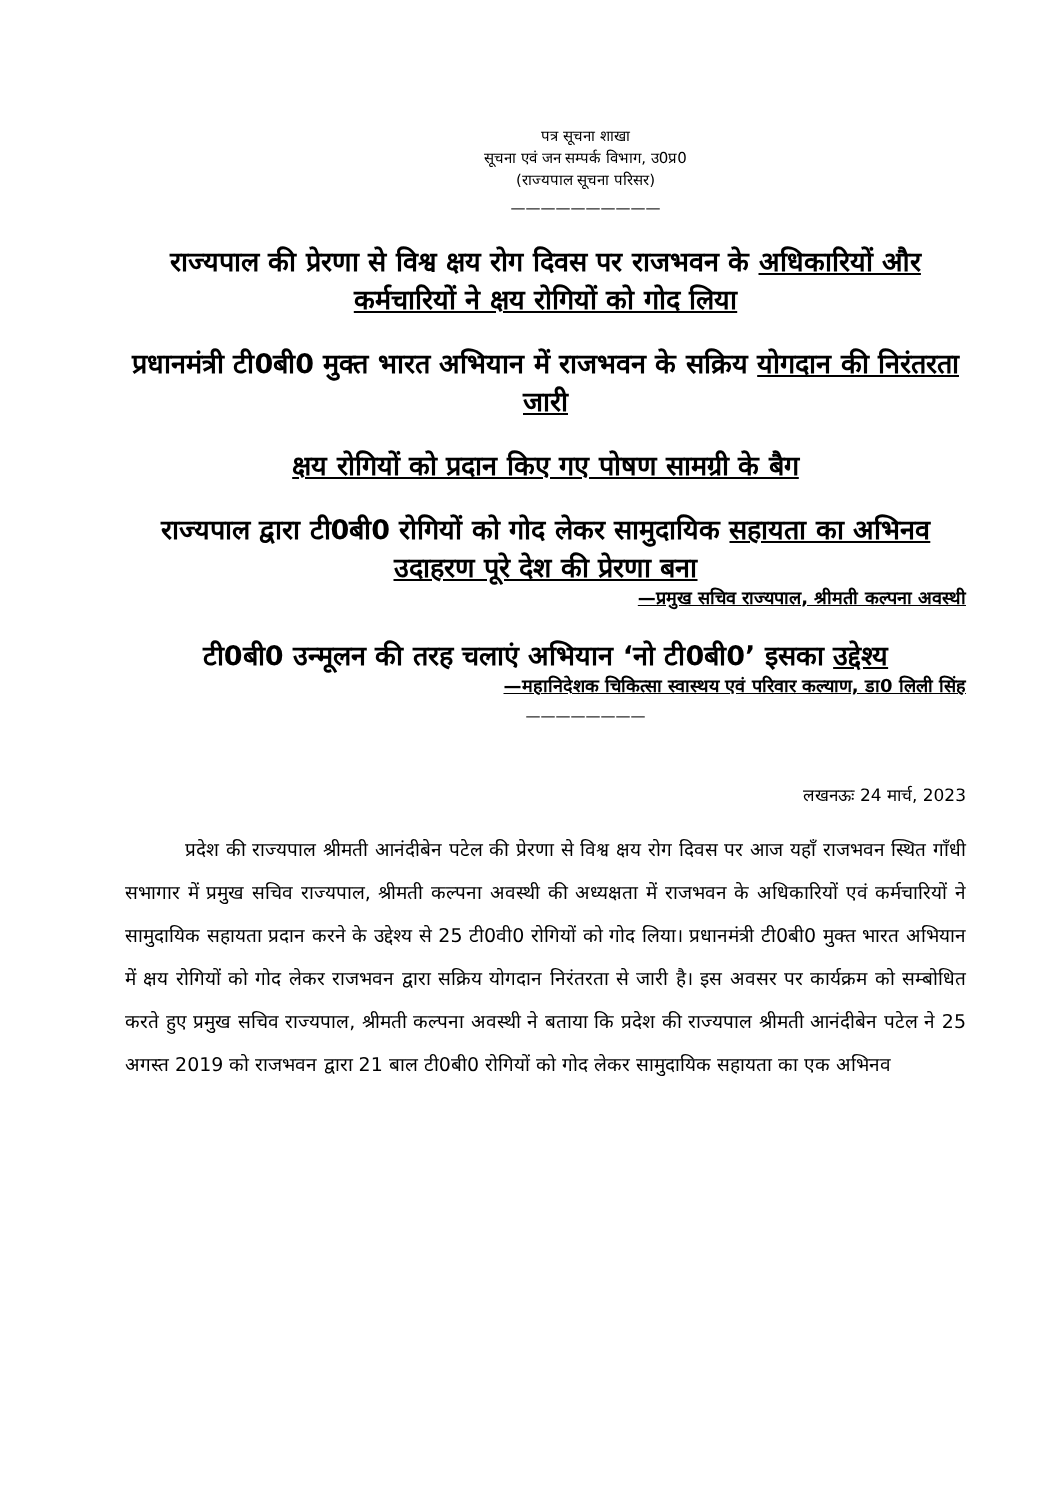पत्र सूचना शाखा
सूचना एवं जन सम्पर्क विभाग, उ0प्र0
(राज्यपाल सूचना परिसर)
——————————
राज्यपाल की प्रेरणा से विश्व क्षय रोग दिवस पर राजभवन के अधिकारियों और कर्मचारियों ने क्षय रोगियों को गोद लिया
प्रधानमंत्री टी0बी0 मुक्त भारत अभियान में राजभवन के सक्रिय योगदान की निरंतरता जारी
क्षय रोगियों को प्रदान किए गए पोषण सामग्री के बैग
राज्यपाल द्वारा टी0बी0 रोगियों को गोद लेकर सामुदायिक सहायता का अभिनव उदाहरण पूरे देश की प्रेरणा बना
—प्रमुख सचिव राज्यपाल, श्रीमती कल्पना अवस्थी
टी0बी0 उन्मूलन की तरह चलाएं अभियान ‘नो टी0बी0’ इसका उद्देश्य
—महानिदेशक चिकित्सा स्वास्थय एवं परिवार कल्याण, डा0 लिली सिंह
————————
लखनऊः 24 मार्च, 2023
प्रदेश की राज्यपाल श्रीमती आनंदीबेन पटेल की प्रेरणा से विश्व क्षय रोग दिवस पर आज यहाँ राजभवन स्थित गाँधी सभागार में प्रमुख सचिव राज्यपाल, श्रीमती कल्पना अवस्थी की अध्यक्षता में राजभवन के अधिकारियों एवं कर्मचारियों ने सामुदायिक सहायता प्रदान करने के उद्देश्य से 25 टी0वी0 रोगियों को गोद लिया। प्रधानमंत्री टी0बी0 मुक्त भारत अभियान में क्षय रोगियों को गोद लेकर राजभवन द्वारा सक्रिय योगदान निरंतरता से जारी है। इस अवसर पर कार्यक्रम को सम्बोधित करते हुए प्रमुख सचिव राज्यपाल, श्रीमती कल्पना अवस्थी ने बताया कि प्रदेश की राज्यपाल श्रीमती आनंदीबेन पटेल ने 25 अगस्त 2019 को राजभवन द्वारा 21 बाल टी0बी0 रोगियों को गोद लेकर सामुदायिक सहायता का एक अभिनव